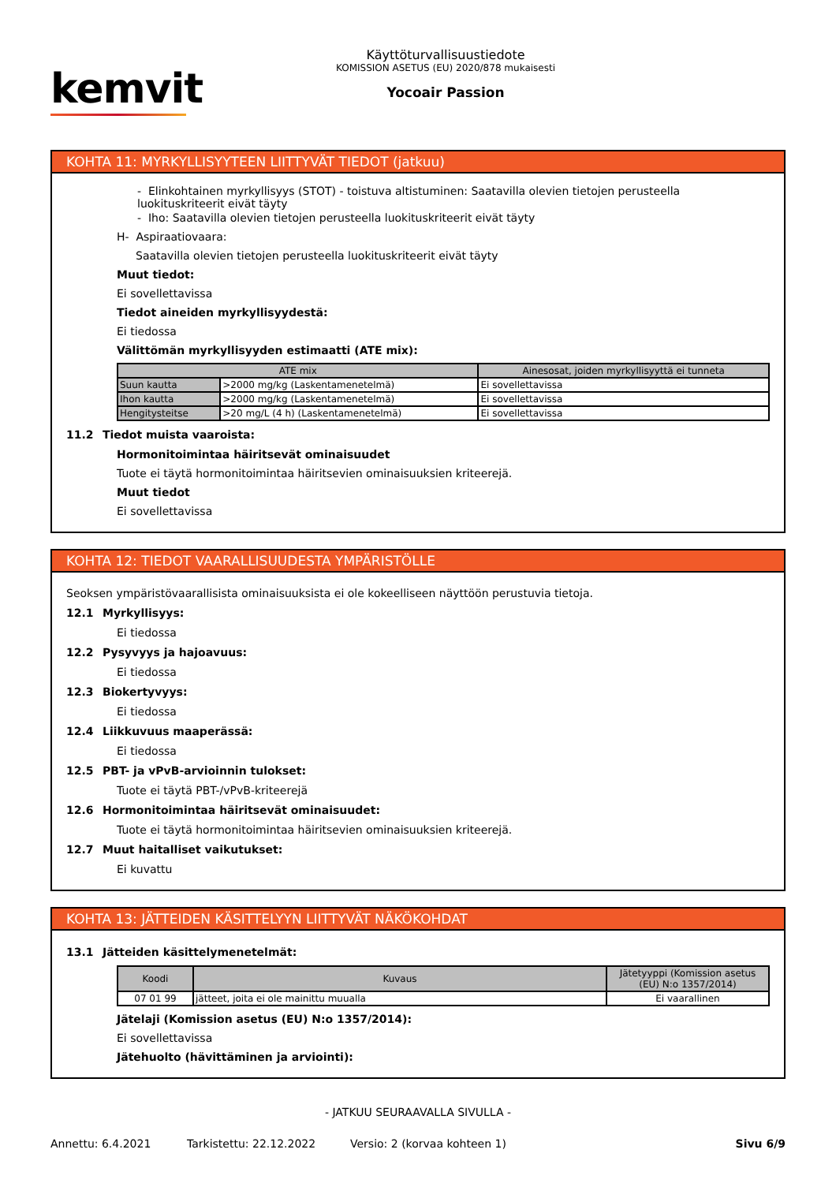kemvit
Käyttöturvallisuustiedote
KOMISSION ASETUS (EU) 2020/878 mukaisesti
Yocoair Passion
KOHTA 11: MYRKYLLISYYTEEN LIITTYVÄT TIEDOT (jatkuu)
- Elinkohtainen myrkyllisyys (STOT) - toistuva altistuminen: Saatavilla olevien tietojen perusteella luokituskriteerit eivät täyty
- Iho: Saatavilla olevien tietojen perusteella luokituskriteerit eivät täyty
H- Aspiraatiovaara:
Saatavilla olevien tietojen perusteella luokituskriteerit eivät täyty
Muut tiedot:
Ei sovellettavissa
Tiedot aineiden myrkyllisyydestä:
Ei tiedossa
Välittömän myrkyllisyyden estimaatti (ATE mix):
| ATE mix | | Ainesosat, joiden myrkyllisyyttä ei tunneta |
| --- | --- | --- |
| Suun kautta | >2000 mg/kg (Laskentamenetelmä) | Ei sovellettavissa |
| Ihon kautta | >2000 mg/kg (Laskentamenetelmä) | Ei sovellettavissa |
| Hengitysteitse | >20 mg/L (4 h) (Laskentamenetelmä) | Ei sovellettavissa |
11.2 Tiedot muista vaaroista:
Hormonitoimintaa häiritsevät ominaisuudet
Tuote ei täytä hormonitoimintaa häiritsevien ominaisuuksien kriteerejä.
Muut tiedot
Ei sovellettavissa
KOHTA 12: TIEDOT VAARALLISUUDESTA YMPÄRISTÖLLE
Seoksen ympäristövaarallisista ominaisuuksista ei ole kokeelliseen näyttöön perustuvia tietoja.
12.1 Myrkyllisyys:
Ei tiedossa
12.2 Pysyvyys ja hajoavuus:
Ei tiedossa
12.3 Biokertyvyys:
Ei tiedossa
12.4 Liikkuvuus maaperässä:
Ei tiedossa
12.5 PBT- ja vPvB-arvioinnin tulokset:
Tuote ei täytä PBT-/vPvB-kriteerejä
12.6 Hormonitoimintaa häiritsevät ominaisuudet:
Tuote ei täytä hormonitoimintaa häiritsevien ominaisuuksien kriteerejä.
12.7 Muut haitalliset vaikutukset:
Ei kuvattu
KOHTA 13: JÄTTEIDEN KÄSITTELYYN LIITTYVÄT NÄKÖKOHDAT
13.1 Jätteiden käsittelymenetelmät:
| Koodi | Kuvaus | Jätetyyppi (Komission asetus (EU) N:o 1357/2014) |
| --- | --- | --- |
| 07 01 99 | jätteet, joita ei ole mainittu muualla | Ei vaarallinen |
Jätelaji (Komission asetus (EU) N:o 1357/2014):
Ei sovellettavissa
Jätehuolto (hävittäminen ja arviointi):
- JATKUU SEURAAVALLA SIVULLA -
Annettu: 6.4.2021 Tarkistettu: 22.12.2022 Versio: 2 (korvaa kohteen 1) Sivu 6/9